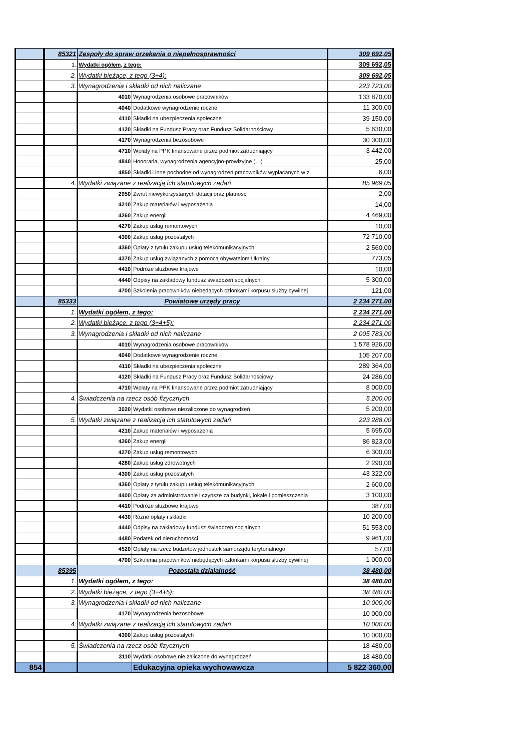| | 85321 | Zespoły do spraw orzekania o niepełnosprawności | | 309 692,05 |
| | 1. | Wydatki ogółem, z tego: | | 309 692,05 |
| | 2. | Wydatki bieżące, z tego (3+4): | | 309 692,05 |
| | 3. | Wynagrodzenia i składki od nich naliczane | | 223 723,00 |
| | | 4010 | Wynagrodzenia osobowe pracowników | 133 870,00 |
| | | 4040 | Dodatkowe wynagrodzenie roczne | 11 300,00 |
| | | 4110 | Składki na ubezpieczenia społeczne | 39 150,00 |
| | | 4120 | Składki na Fundusz Pracy oraz Fundusz Solidarnościowy | 5 630,00 |
| | | 4170 | Wynagrodzenia bezosobowe | 30 300,00 |
| | | 4710 | Wpłaty na PPK finansowane przez podmiot zatrudniający | 3 442,00 |
| | | 4840 | Honoraria, wynagrodzenia agencyjno-prowizyjne (…) | 25,00 |
| | | 4850 | Składki i inne pochodne od wynagrodzeń pracowników wypłacanych w z | 6,00 |
| | 4. | Wydatki związane z realizacją ich statutowych zadań | | 85 969,05 |
| | | 2950 | Zwrot niewykorzystanych dotacji oraz płatności | 2,00 |
| | | 4210 | Zakup materiałów i wyposażenia | 14,00 |
| | | 4260 | Zakup energii | 4 469,00 |
| | | 4270 | Zakup usług remontowych | 10,00 |
| | | 4300 | Zakup usług pozostałych | 72 710,00 |
| | | 4360 | Opłaty z tytułu zakupu usług telekomunikacyjnych | 2 560,00 |
| | | 4370 | Zakup usług związanych z pomocą obywatelom Ukrainy | 773,05 |
| | | 4410 | Podróże służbowe krajowe | 10,00 |
| | | 4440 | Odpisy na zakładowy fundusz świadczeń socjalnych | 5 300,00 |
| | | 4700 | Szkolenia pracowników niebędących członkami korpusu służby cywilnej | 121,00 |
| | 85333 | Powiatowe urzędy pracy | | 2 234 271,00 |
| | 1. | Wydatki ogółem, z tego: | | 2 234 271,00 |
| | 2. | Wydatki bieżące, z tego (3+4+5): | | 2 234 271,00 |
| | 3. | Wynagrodzenia i składki od nich naliczane | | 2 005 783,00 |
| | | 4010 | Wynagrodzenia osobowe pracowników | 1 578 926,00 |
| | | 4040 | Dodatkowe wynagrodzenie roczne | 105 207,00 |
| | | 4110 | Składki na ubezpieczenia społeczne | 289 364,00 |
| | | 4120 | Składki na Fundusz Pracy oraz Fundusz Solidarnościowy | 24 286,00 |
| | | 4710 | Wpłaty na PPK finansowane przez podmiot zatrudniający | 8 000,00 |
| | 4. | Świadczenia na rzecz osób fizycznych | | 5 200,00 |
| | | 3020 | Wydatki osobowe niezaliczone do wynagrodzeń | 5 200,00 |
| | 5. | Wydatki związane z realizacją ich statutowych zadań | | 223 288,00 |
| | | 4210 | Zakup materiałów i wyposażenia | 5 695,00 |
| | | 4260 | Zakup energii | 86 823,00 |
| | | 4270 | Zakup usług remontowych | 6 300,00 |
| | | 4280 | Zakup usług zdrowotnych | 2 290,00 |
| | | 4300 | Zakup usług pozostałych | 43 322,00 |
| | | 4360 | Opłaty z tytułu zakupu usług telekomunikacyjnych | 2 600,00 |
| | | 4400 | Opłaty za administrowanie i czynsze za budynki, lokale i pomieszczenia | 3 100,00 |
| | | 4410 | Podróże służbowe krajowe | 387,00 |
| | | 4430 | Różne opłaty i składki | 10 200,00 |
| | | 4440 | Odpisy na zakładowy fundusz świadczeń socjalnych | 51 553,00 |
| | | 4480 | Podatek od nieruchomości | 9 961,00 |
| | | 4520 | Opłaty na rzecz budżetów jednostek samorządu terytorialnego | 57,00 |
| | | 4700 | Szkolenia pracowników niebędących członkami korpusu służby cywilnej | 1 000,00 |
| | 85395 | Pozostała dzialalność | | 38 480,00 |
| | 1. | Wydatki ogółem, z tego: | | 38 480,00 |
| | 2. | Wydatki bieżące, z tego (3+4+5): | | 38 480,00 |
| | 3. | Wynagrodzenia i składki od nich naliczane | | 10 000,00 |
| | | 4170 | Wynagrodzenia bezosobowe | 10 000,00 |
| | 4. | Wydatki związane z realizacją ich statutowych zadań | | 10 000,00 |
| | | 4300 | Zakup usług pozostałych | 10 000,00 |
| | 5. | Świadczenia na rzecz osób fizycznych | | 18 480,00 |
| | | 3110 | Wydatki osobowe nie zaliczone do wynagrodzeń | 18 480,00 |
| 854 | | | Edukacyjna opieka wychowawcza | 5 822 360,00 |